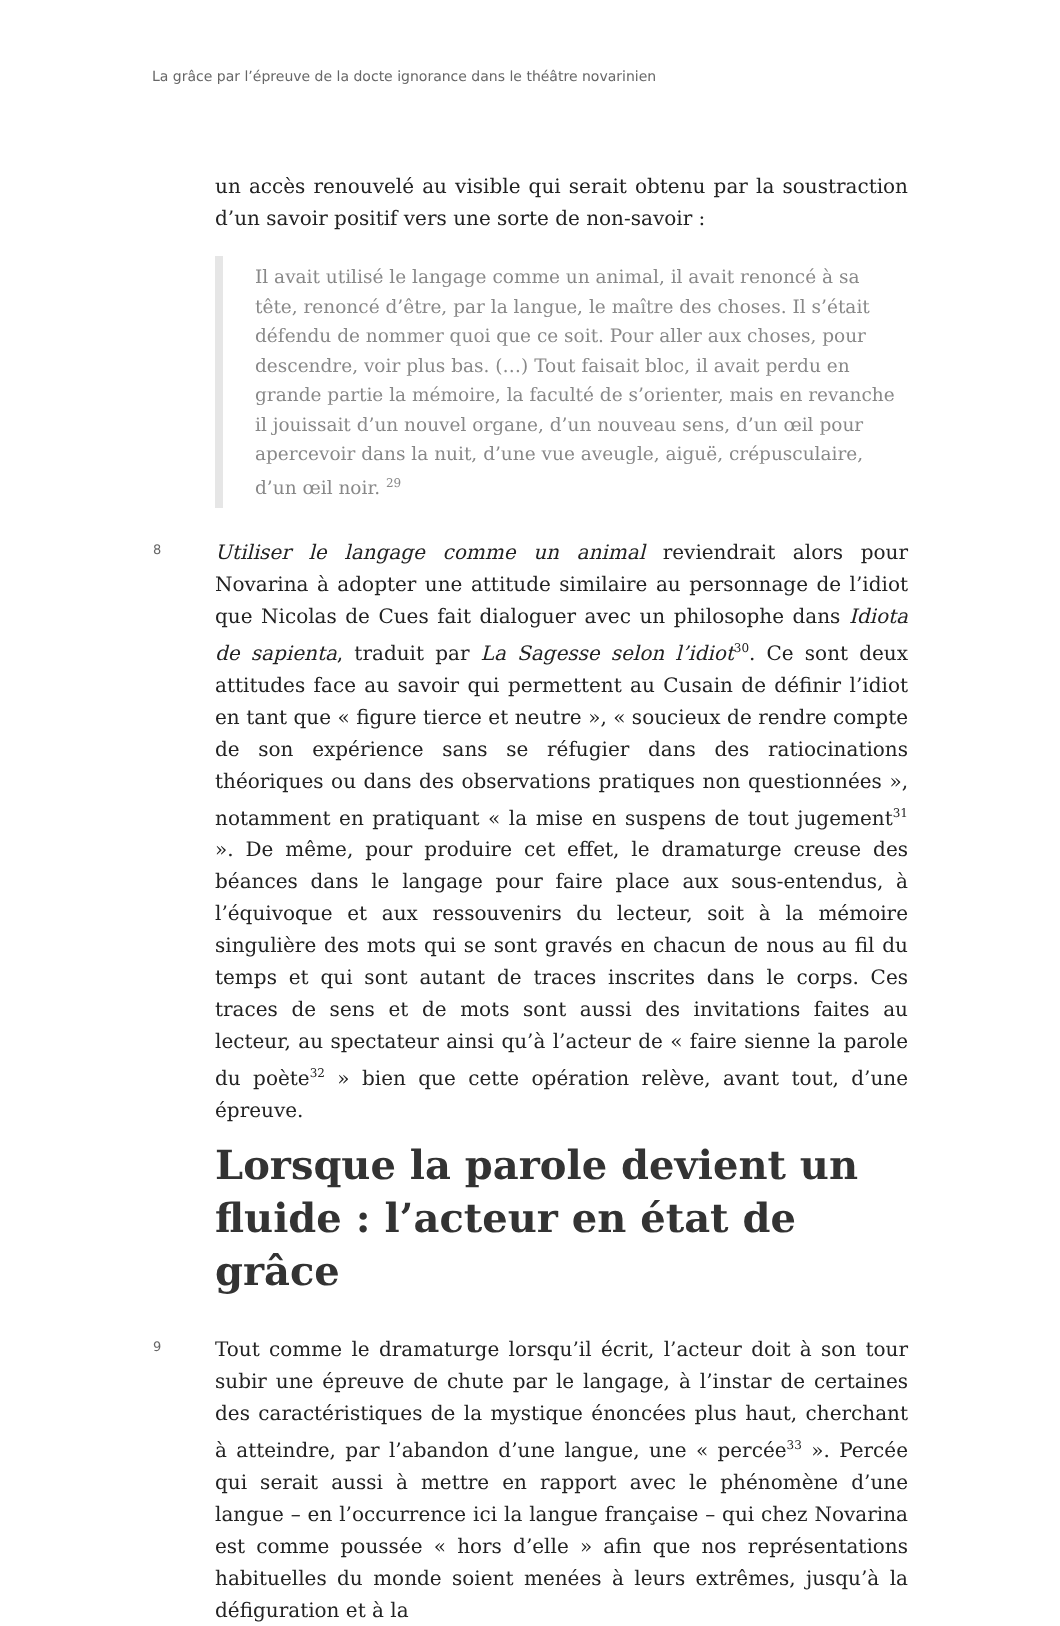La grâce par l’épreuve de la docte ignorance dans le théâtre novarinien
un accès renouvelé au visible qui serait obtenu par la soustraction d’un savoir positif vers une sorte de non-savoir :
Il avait utilisé le langage comme un animal, il avait renoncé à sa tête, renoncé d’être, par la langue, le maître des choses. Il s’était défendu de nommer quoi que ce soit. Pour aller aux choses, pour descendre, voir plus bas. (…) Tout faisait bloc, il avait perdu en grande partie la mémoire, la faculté de s’orienter, mais en revanche il jouissait d’un nouvel organe, d’un nouveau sens, d’un œil pour apercevoir dans la nuit, d’une vue aveugle, aiguë, crépusculaire, d’un œil noir. <sup>29</sup>
8
Utiliser le langage comme un animal reviendrait alors pour Novarina à adopter une attitude similaire au personnage de l’idiot que Nicolas de Cues fait dialoguer avec un philosophe dans Idiota de sapienta, traduit par La Sagesse selon l’idiot<sup>30</sup>. Ce sont deux attitudes face au savoir qui permettent au Cusain de définir l’idiot en tant que « figure tierce et neutre », « soucieux de rendre compte de son expérience sans se réfugier dans des ratiocinations théoriques ou dans des observations pratiques non questionnées », notamment en pratiquant « la mise en suspens de tout jugement<sup>31</sup> ». De même, pour produire cet effet, le dramaturge creuse des béances dans le langage pour faire place aux sous-entendus, à l’équivoque et aux ressouvenirs du lecteur, soit à la mémoire singulière des mots qui se sont gravés en chacun de nous au fil du temps et qui sont autant de traces inscrites dans le corps. Ces traces de sens et de mots sont aussi des invitations faites au lecteur, au spectateur ainsi qu’à l’acteur de « faire sienne la parole du poète<sup>32</sup> » bien que cette opération relève, avant tout, d’une épreuve.
Lorsque la parole devient un fluide : l’acteur en état de grâce
9
Tout comme le dramaturge lorsqu’il écrit, l’acteur doit à son tour subir une épreuve de chute par le langage, à l’instar de certaines des caractéristiques de la mystique énoncées plus haut, cherchant à atteindre, par l’abandon d’une langue, une « percée<sup>33</sup> ». Percée qui serait aussi à mettre en rapport avec le phénomène d’une langue – en l’occurrence ici la langue française – qui chez Novarina est comme poussée « hors d’elle » afin que nos représentations habituelles du monde soient menées à leurs extrêmes, jusqu’à la défiguration et à la